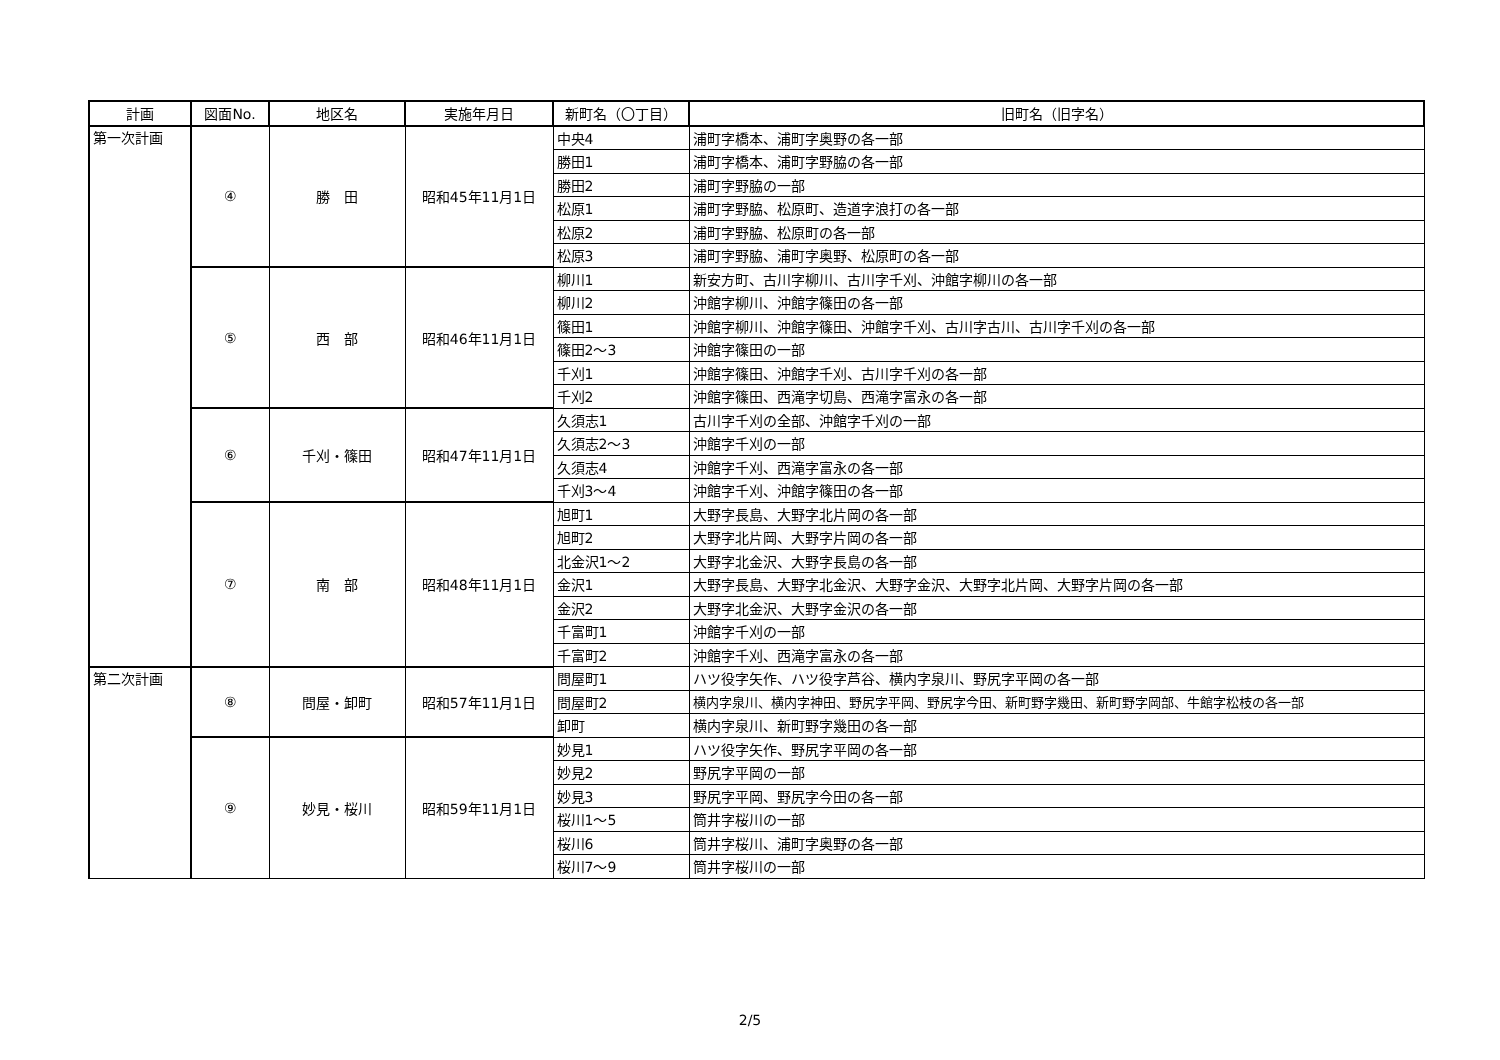| 計画 | 図面No. | 地区名 | 実施年月日 | 新町名（〇丁目） | 旧町名（旧字名） |
| --- | --- | --- | --- | --- | --- |
| 第一次計画 | ④ | 勝 田 | 昭和45年11月1日 | 中央4 | 浦町字橋本、浦町字奥野の各一部 |
| | | | | 勝田1 | 浦町字橋本、浦町字野脇の各一部 |
| | | | | 勝田2 | 浦町字野脇の一部 |
| | | | | 松原1 | 浦町字野脇、松原町、造道字浪打の各一部 |
| | | | | 松原2 | 浦町字野脇、松原町の各一部 |
| | | | | 松原3 | 浦町字野脇、浦町字奥野、松原町の各一部 |
| | ⑤ | 西 部 | 昭和46年11月1日 | 柳川1 | 新安方町、古川字柳川、古川字千刈、沖館字柳川の各一部 |
| | | | | 柳川2 | 沖館字柳川、沖館字篠田の各一部 |
| | | | | 篠田1 | 沖館字柳川、沖館字篠田、沖館字千刈、古川字古川、古川字千刈の各一部 |
| | | | | 篠田2～3 | 沖館字篠田の一部 |
| | | | | 千刈1 | 沖館字篠田、沖館字千刈、古川字千刈の各一部 |
| | | | | 千刈2 | 沖館字篠田、西滝字切島、西滝字富永の各一部 |
| | ⑥ | 千刈・篠田 | 昭和47年11月1日 | 久須志1 | 古川字千刈の全部、沖館字千刈の一部 |
| | | | | 久須志2～3 | 沖館字千刈の一部 |
| | | | | 久須志4 | 沖館字千刈、西滝字富永の各一部 |
| | | | | 千刈3～4 | 沖館字千刈、沖館字篠田の各一部 |
| | ⑦ | 南 部 | 昭和48年11月1日 | 旭町1 | 大野字長島、大野字北片岡の各一部 |
| | | | | 旭町2 | 大野字北片岡、大野字片岡の各一部 |
| | | | | 北金沢1～2 | 大野字北金沢、大野字長島の各一部 |
| | | | | 金沢1 | 大野字長島、大野字北金沢、大野字金沢、大野字北片岡、大野字片岡の各一部 |
| | | | | 金沢2 | 大野字北金沢、大野字金沢の各一部 |
| | | | | 千富町1 | 沖館字千刈の一部 |
| | | | | 千富町2 | 沖館字千刈、西滝字富永の各一部 |
| 第二次計画 | ⑧ | 問屋・卸町 | 昭和57年11月1日 | 問屋町1 | ハツ役字矢作、ハツ役字芦谷、横内字泉川、野尻字平岡の各一部 |
| | | | | 問屋町2 | 横内字泉川、横内字神田、野尻字平岡、野尻字今田、新町野字幾田、新町野字岡部、牛館字松枝の各一部 |
| | | | | 卸町 | 横内字泉川、新町野字幾田の各一部 |
| | ⑨ | 妙見・桜川 | 昭和59年11月1日 | 妙見1 | ハツ役字矢作、野尻字平岡の各一部 |
| | | | | 妙見2 | 野尻字平岡の一部 |
| | | | | 妙見3 | 野尻字平岡、野尻字今田の各一部 |
| | | | | 桜川1～5 | 筒井字桜川の一部 |
| | | | | 桜川6 | 筒井字桜川、浦町字奥野の各一部 |
| | | | | 桜川7～9 | 筒井字桜川の一部 |
2/5